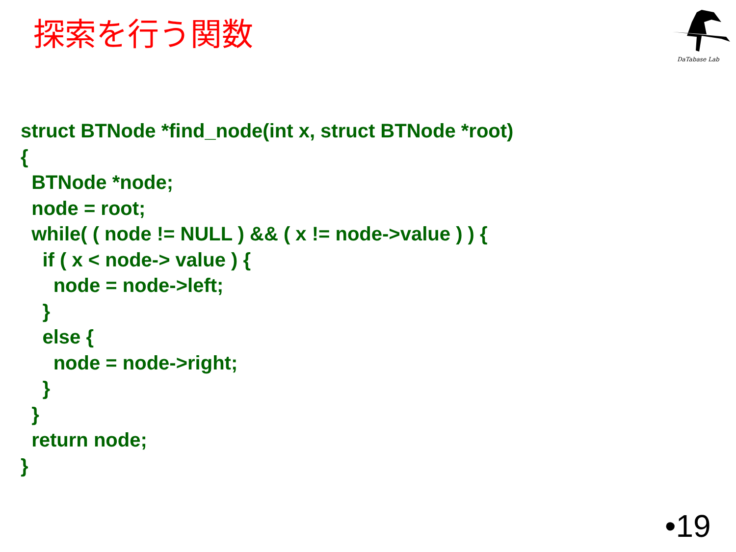探索を行う関数
DaTabase Lab
struct BTNode *find_node(int x, struct BTNode *root)
{
BTNode *node;
node = root;
while( ( node != NULL ) && ( x != node->value ) ) {
if ( x < node-> value ) {
node = node->left;
}
else {
node = node->right;
}
}
return node;
}
•19